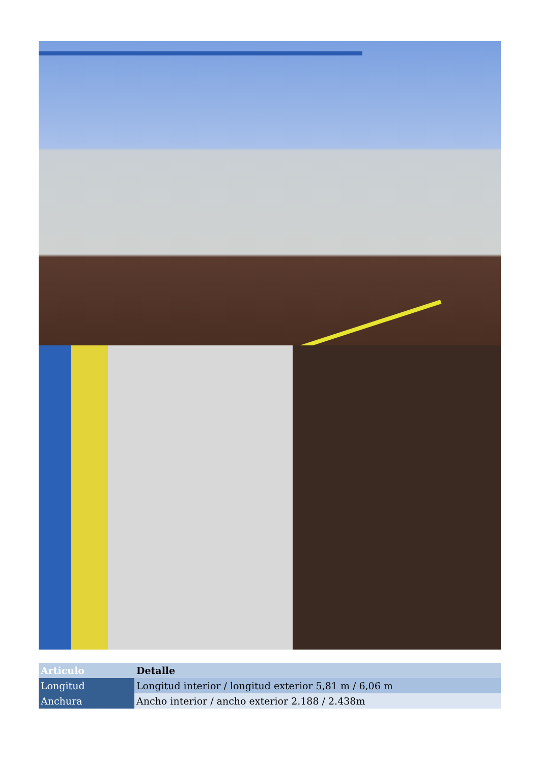| Articulo | Detalle |
| --- | --- |
| Longitud | Longitud interior / longitud exterior 5,81 m / 6,06 m |
| Anchura | Ancho interior / ancho exterior 2.188 / 2.438m |